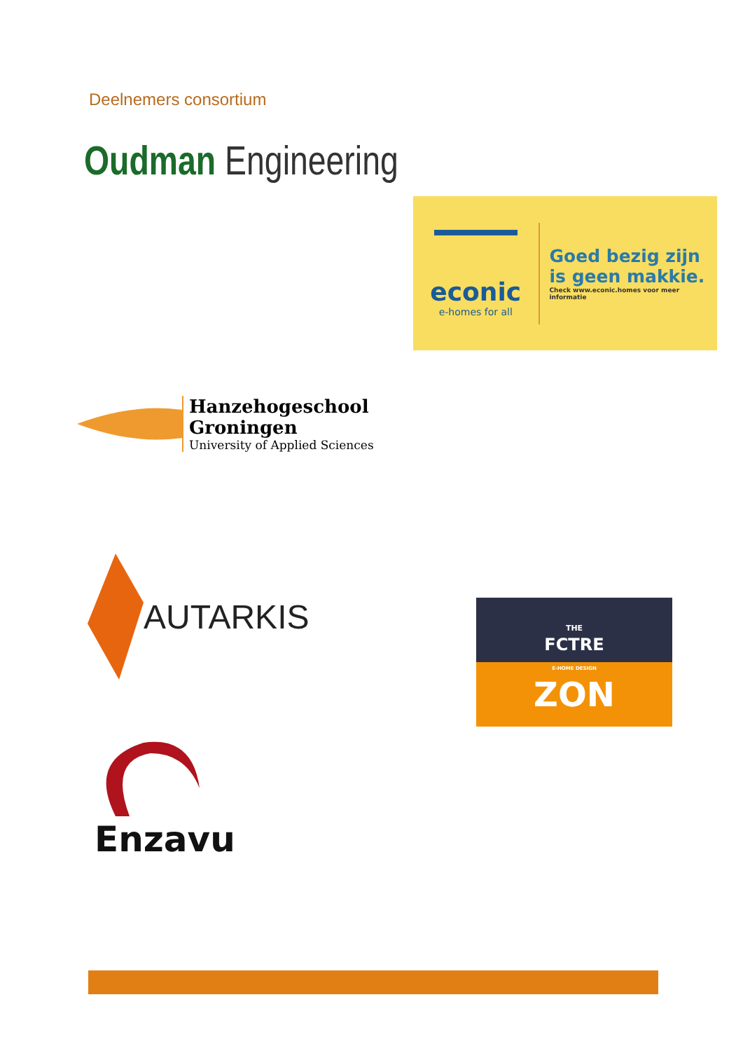Deelnemers consortium
Oudman Engineering
econic
e-homes for all
Goed bezig zijn
is geen makkie.
Check www.econic.homes voor meer informatie
Hanzehogeschool
Groningen
University of Applied Sciences
AUTARKIS
THE
FCTRE
E-HOME DESIGN
ZON
Enzavu